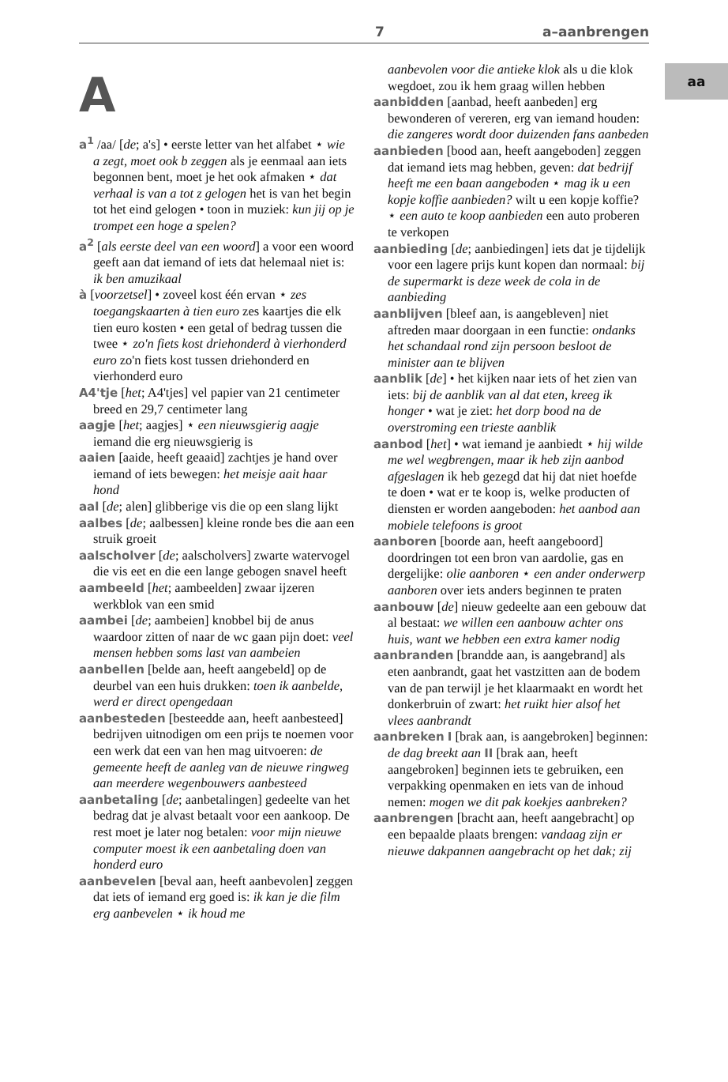7 a–aanbrengen
aa
A
a<sup>1</sup> /aa/ [de; a's] • eerste letter van het alfabet ⋆ wie a zegt, moet ook b zeggen als je eenmaal aan iets begonnen bent, moet je het ook afmaken ⋆ dat verhaal is van a tot z gelogen het is van het begin tot het eind gelogen • toon in muziek: kun jij op je trompet een hoge a spelen?
a<sup>2</sup> [als eerste deel van een woord] a voor een woord geeft aan dat iemand of iets dat helemaal niet is: ik ben amuzikaal
à [voorzetsel] • zoveel kost één ervan ⋆ zes toegangskaarten à tien euro zes kaartjes die elk tien euro kosten • een getal of bedrag tussen die twee ⋆ zo'n fiets kost driehonderd à vierhonderd euro zo'n fiets kost tussen driehonderd en vierhonderd euro
A4'tje [het; A4'tjes] vel papier van 21 centimeter breed en 29,7 centimeter lang
aagje [het; aagjes] ⋆ een nieuwsgierig aagje iemand die erg nieuwsgierig is
aaien [aaide, heeft geaaid] zachtjes je hand over iemand of iets bewegen: het meisje aait haar hond
aal [de; alen] glibberige vis die op een slang lijkt
aalbes [de; aalbessen] kleine ronde bes die aan een struik groeit
aalscholver [de; aalscholvers] zwarte watervogel die vis eet en die een lange gebogen snavel heeft
aambeeld [het; aambeelden] zwaar ijzeren werkblok van een smid
aambei [de; aambeien] knobbel bij de anus waardoor zitten of naar de wc gaan pijn doet: veel mensen hebben soms last van aambeien
aanbellen [belde aan, heeft aangebeld] op de deurbel van een huis drukken: toen ik aanbelde, werd er direct opengedaan
aanbesteden [besteedde aan, heeft aanbesteed] bedrijven uitnodigen om een prijs te noemen voor een werk dat een van hen mag uitvoeren: de gemeente heeft de aanleg van de nieuwe ringweg aan meerdere wegenbouwers aanbesteed
aanbetaling [de; aanbetalingen] gedeelte van het bedrag dat je alvast betaalt voor een aankoop. De rest moet je later nog betalen: voor mijn nieuwe computer moest ik een aanbetaling doen van honderd euro
aanbevelen [beval aan, heeft aanbevolen] zeggen dat iets of iemand erg goed is: ik kan je die film erg aanbevelen ⋆ ik houd me
aanbevolen voor die antieke klok als u die klok wegdoet, zou ik hem graag willen hebben
aanbidden [aanbad, heeft aanbeden] erg bewonderen of vereren, erg van iemand houden: die zangeres wordt door duizenden fans aanbeden
aanbieden [bood aan, heeft aangeboden] zeggen dat iemand iets mag hebben, geven: dat bedrijf heeft me een baan aangeboden ⋆ mag ik u een kopje koffie aanbieden? wilt u een kopje koffie? ⋆ een auto te koop aanbieden een auto proberen te verkopen
aanbieding [de; aanbiedingen] iets dat je tijdelijk voor een lagere prijs kunt kopen dan normaal: bij de supermarkt is deze week de cola in de aanbieding
aanblijven [bleef aan, is aangebleven] niet aftreden maar doorgaan in een functie: ondanks het schandaal rond zijn persoon besloot de minister aan te blijven
aanblik [de] • het kijken naar iets of het zien van iets: bij de aanblik van al dat eten, kreeg ik honger • wat je ziet: het dorp bood na de overstroming een trieste aanblik
aanbod [het] • wat iemand je aanbiedt ⋆ hij wilde me wel wegbrengen, maar ik heb zijn aanbod afgeslagen ik heb gezegd dat hij dat niet hoefde te doen • wat er te koop is, welke producten of diensten er worden aangeboden: het aanbod aan mobiele telefoons is groot
aanboren [boorde aan, heeft aangeboord] doordringen tot een bron van aardolie, gas en dergelijke: olie aanboren ⋆ een ander onderwerp aanboren over iets anders beginnen te praten
aanbouw [de] nieuw gedeelte aan een gebouw dat al bestaat: we willen een aanbouw achter ons huis, want we hebben een extra kamer nodig
aanbranden [brandde aan, is aangebrand] als eten aanbrandt, gaat het vastzitten aan de bodem van de pan terwijl je het klaarmaakt en wordt het donkerbruin of zwart: het ruikt hier alsof het vlees aanbrandt
aanbreken I [brak aan, is aangebroken] beginnen: de dag breekt aan II [brak aan, heeft aangebroken] beginnen iets te gebruiken, een verpakking openmaken en iets van de inhoud nemen: mogen we dit pak koekjes aanbreken?
aanbrengen [bracht aan, heeft aangebracht] op een bepaalde plaats brengen: vandaag zijn er nieuwe dakpannen aangebracht op het dak; zij